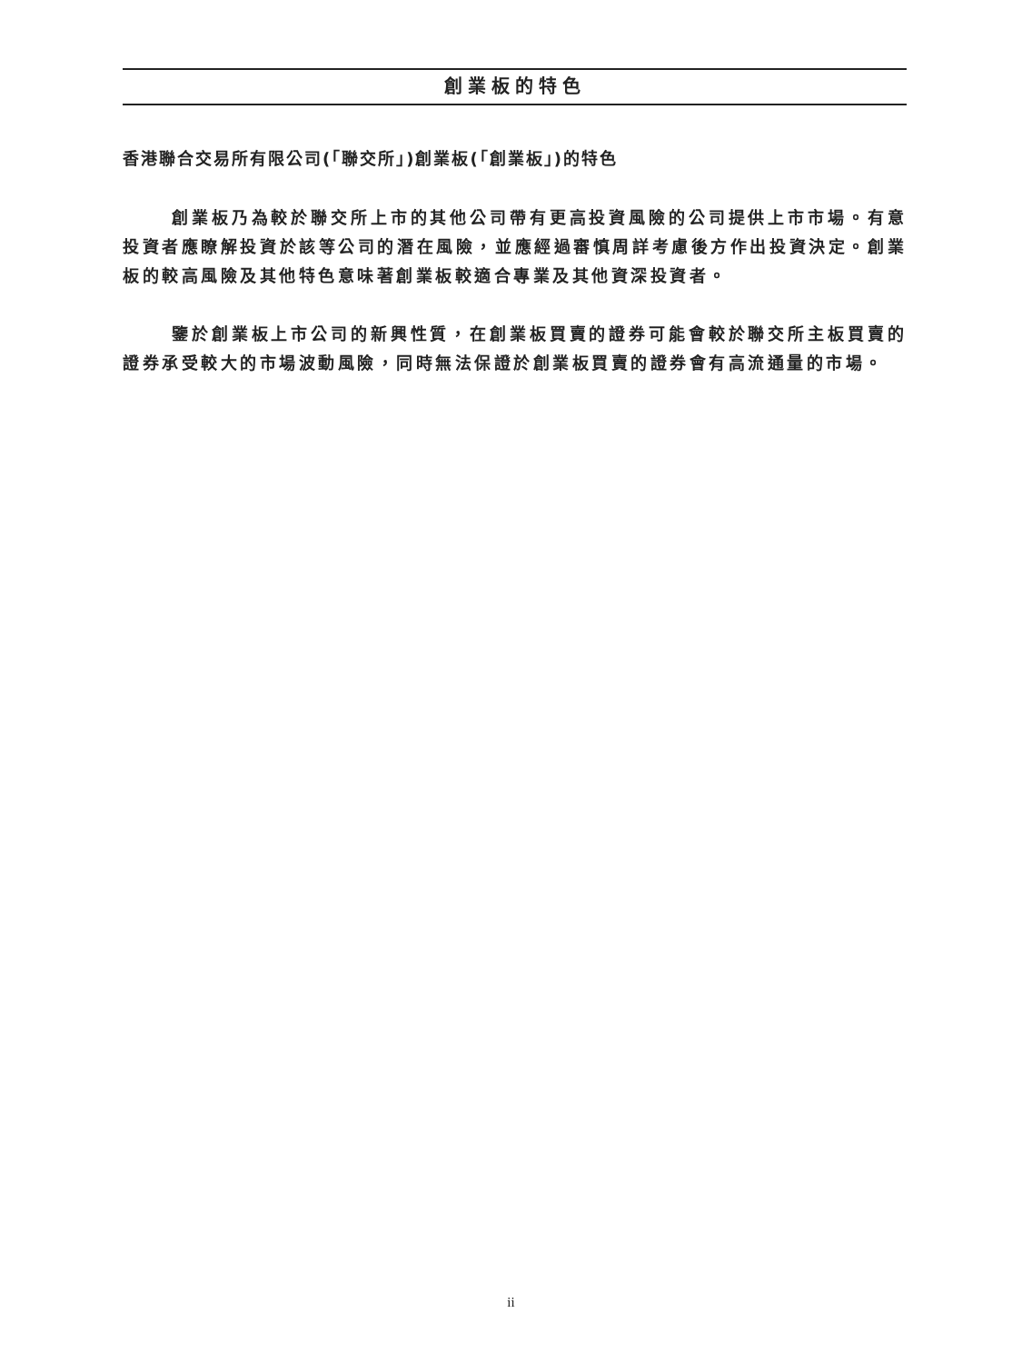創業板的特色
香港聯合交易所有限公司(「聯交所」)創業板(「創業板」)的特色
創業板乃為較於聯交所上市的其他公司帶有更高投資風險的公司提供上市市場。有意投資者應瞭解投資於該等公司的潛在風險，並應經過審慎周詳考慮後方作出投資決定。創業板的較高風險及其他特色意味著創業板較適合專業及其他資深投資者。
鑒於創業板上市公司的新興性質，在創業板買賣的證券可能會較於聯交所主板買賣的證券承受較大的市場波動風險，同時無法保證於創業板買賣的證券會有高流通量的市場。
ii